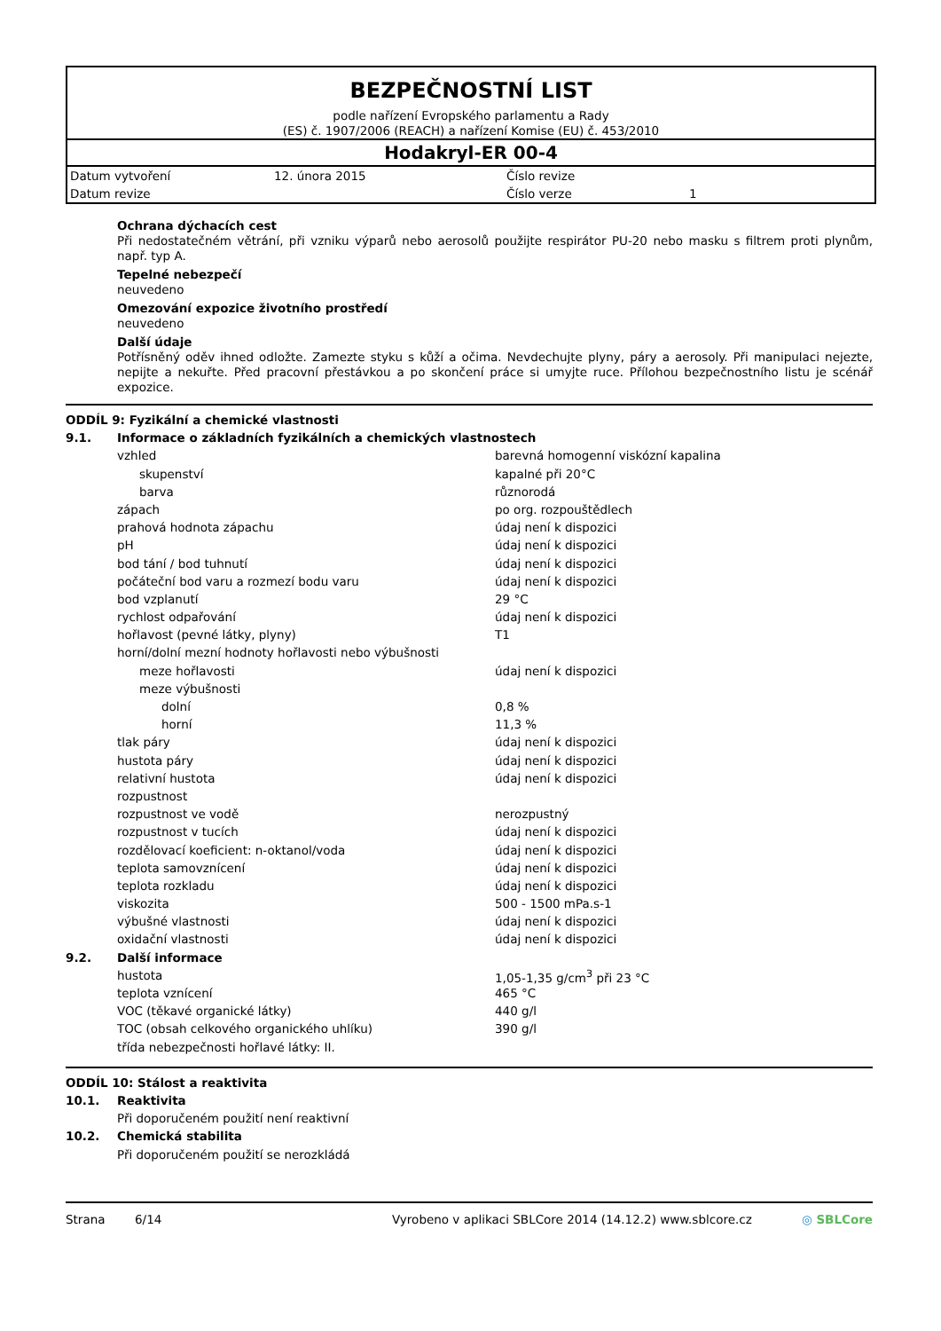BEZPEČNOSTNÍ LIST
podle nařízení Evropského parlamentu a Rady
(ES) č. 1907/2006 (REACH) a nařízení Komise (EU) č. 453/2010
Hodakryl-ER 00-4
| Datum vytvoření | 12. února 2015 | Číslo revize | |
| Datum revize | | Číslo verze | 1 |
Ochrana dýchacích cest
Při nedostatečném větrání, při vzniku výparů nebo aerosolů použijte respirátor PU-20 nebo masku s filtrem proti plynům, např. typ A.
Tepelné nebezpečí
neuvedeno
Omezování expozice životního prostředí
neuvedeno
Další údaje
Potřísněný oděv ihned odložte. Zamezte styku s kůží a očima. Nevdechujte plyny, páry a aerosoly. Při manipulaci nejezte, nepijte a nekuřte. Před pracovní přestávkou a po skončení práce si umyjte ruce. Přílohou bezpečnostního listu je scénář expozice.
| ODDÍL 9: Fyzikální a chemické vlastnosti | | |
| 9.1. | Informace o základních fyzikálních a chemických vlastnostech | |
| | vzhled | barevná homogenní viskózní kapalina |
| | skupenství | kapalné při 20°C |
| | barva | různorodá |
| | zápach | po org. rozpouštědlech |
| | prahová hodnota zápachu | údaj není k dispozici |
| | pH | údaj není k dispozici |
| | bod tání / bod tuhnutí | údaj není k dispozici |
| | počáteční bod varu a rozmezí bodu varu | údaj není k dispozici |
| | bod vzplanutí | 29 °C |
| | rychlost odpařování | údaj není k dispozici |
| | hořlavost (pevné látky, plyny) | T1 |
| | horní/dolní mezní hodnoty hořlavosti nebo výbušnosti | |
| | meze hořlavosti | údaj není k dispozici |
| | meze výbušnosti | |
| | dolní | 0,8 % |
| | horní | 11,3 % |
| | tlak páry | údaj není k dispozici |
| | hustota páry | údaj není k dispozici |
| | relativní hustota | údaj není k dispozici |
| | rozpustnost | |
| | rozpustnost ve vodě | nerozpustný |
| | rozpustnost v tucích | údaj není k dispozici |
| | rozdělovací koeficient: n-oktanol/voda | údaj není k dispozici |
| | teplota samovznícení | údaj není k dispozici |
| | teplota rozkladu | údaj není k dispozici |
| | viskozita | 500 - 1500 mPa.s-1 |
| | výbušné vlastnosti | údaj není k dispozici |
| | oxidační vlastnosti | údaj není k dispozici |
| 9.2. | Další informace | |
| | hustota | 1,05-1,35 g/cm<sup>3</sup> při 23 °C |
| | teplota vznícení | 465 °C |
| | VOC (těkavé organické látky) | 440 g/l |
| | TOC (obsah celkového organického uhlíku) | 390 g/l |
| | třída nebezpečnosti hořlavé látky: II. | |
| ODDÍL 10: Stálost a reaktivita | |
| 10.1. | Reaktivita |
| | Při doporučeném použití není reaktivní |
| 10.2. | Chemická stabilita |
| | Při doporučeném použití se nerozkládá |
Strana 6/14 Vyrobeno v aplikaci SBLCore 2014 (14.12.2) www.sblcore.cz ◎ SBLCore